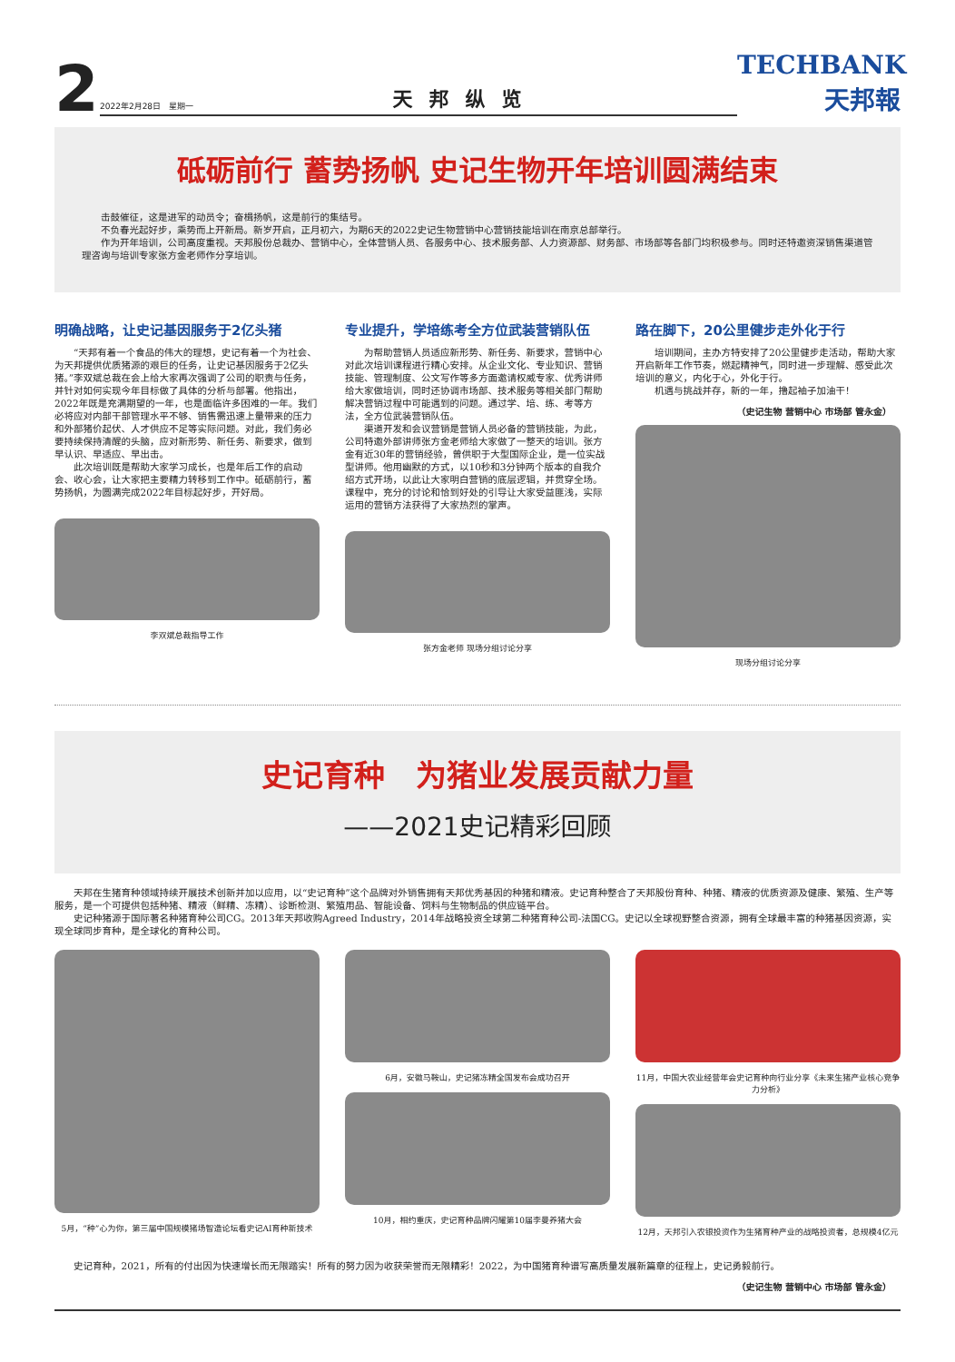2
2022年2月28日　星期一 天邦纵览
TECHBANK 天邦報
砥砺前行 蓄势扬帆 史记生物开年培训圆满结束
击鼓催征，这是进军的动员令；奋楫扬帆，这是前行的集结号。
不负春光起好步，乘势而上开新局。新岁开启，正月初六，为期6天的2022史记生物营销中心营销技能培训在南京总部举行。
作为开年培训，公司高度重视。天邦股份总裁办、营销中心，全体营销人员、各服务中心、技术服务部、人力资源部、财务部、市场部等各部门均积极参与。同时还特邀资深销售渠道管理咨询与培训专家张方金老师作分享培训。
明确战略，让史记基因服务于2亿头猪
“天邦有着一个食品的伟大的理想，史记有着一个为社会、为天邦提供优质猪源的艰巨的任务，让史记基因服务于2亿头猪。”李双斌总裁在会上给大家再次强调了公司的职责与任务，并针对如何实现今年目标做了具体的分析与部署。他指出，2022年既是充满期望的一年，也是面临许多困难的一年。我们必将应对内部干部管理水平不够、销售需迅速上量带来的压力和外部猪价起伏、人才供应不足等实际问题。对此，我们务必要持续保持清醒的头脑，应对新形势、新任务、新要求，做到早认识、早适应、早出击。
此次培训既是帮助大家学习成长，也是年后工作的启动会、收心会，让大家把主要精力转移到工作中。砥砺前行，蓄势扬帆，为圆满完成2022年目标起好步，开好局。
李双斌总裁指导工作
专业提升，学培练考全方位武装营销队伍
为帮助营销人员适应新形势、新任务、新要求，营销中心对此次培训课程进行精心安排。从企业文化、专业知识、营销技能、管理制度、公文写作等多方面邀请权威专家、优秀讲师给大家做培训，同时还协调市场部、技术服务等相关部门帮助解决营销过程中可能遇到的问题。通过学、培、练、考等方法，全方位武装营销队伍。
渠道开发和会议营销是营销人员必备的营销技能，为此，公司特邀外部讲师张方金老师给大家做了一整天的培训。张方金有近30年的营销经验，曾供职于大型国际企业，是一位实战型讲师。他用幽默的方式，以10秒和3分钟两个版本的自我介绍方式开场，以此让大家明白营销的底层逻辑，并贯穿全场。课程中，充分的讨论和恰到好处的引导让大家受益匪浅，实际运用的营销方法获得了大家热烈的掌声。
张方金老师 现场分组讨论分享
路在脚下，20公里健步走外化于行
培训期间，主办方特安排了20公里健步走活动，帮助大家开启新年工作节奏，燃起精神气，同时进一步理解、感受此次培训的意义，内化于心，外化于行。
机遇与挑战并存，新的一年，撸起袖子加油干！
（史记生物 营销中心 市场部 管永金）
现场分组讨论分享
史记育种　为猪业发展贡献力量
——2021史记精彩回顾
天邦在生猪育种领域持续开展技术创新并加以应用，以“史记育种”这个品牌对外销售拥有天邦优秀基因的种猪和精液。史记育种整合了天邦股份育种、种猪、精液的优质资源及健康、繁殖、生产等服务，是一个可提供包括种猪、精液（鲜精、冻精）、诊断检测、繁殖用品、智能设备、饲料与生物制品的供应链平台。
史记种猪源于国际著名种猪育种公司CG。2013年天邦收购Agreed Industry，2014年战略投资全球第二种猪育种公司-法国CG。史记以全球视野整合资源，拥有全球最丰富的种猪基因资源，实现全球同步育种，是全球化的育种公司。
5月，“种”心为你，第三届中国规模猪场智造论坛看史记AI育种新技术
6月，安徽马鞍山，史记猪冻精全国发布会成功召开
10月，相约重庆，史记育种品牌闪耀第10届李曼养猪大会
11月，中国大农业经营年会史记育种向行业分享《未来生猪产业核心竞争力分析》
12月，天邦引入农银投资作为生猪育种产业的战略投资者，总规模4亿元
史记育种，2021，所有的付出因为快速增长而无限踏实！所有的努力因为收获荣誉而无限精彩！2022，为中国猪育种谱写高质量发展新篇章的征程上，史记勇毅前行。
（史记生物 营销中心 市场部 管永金）